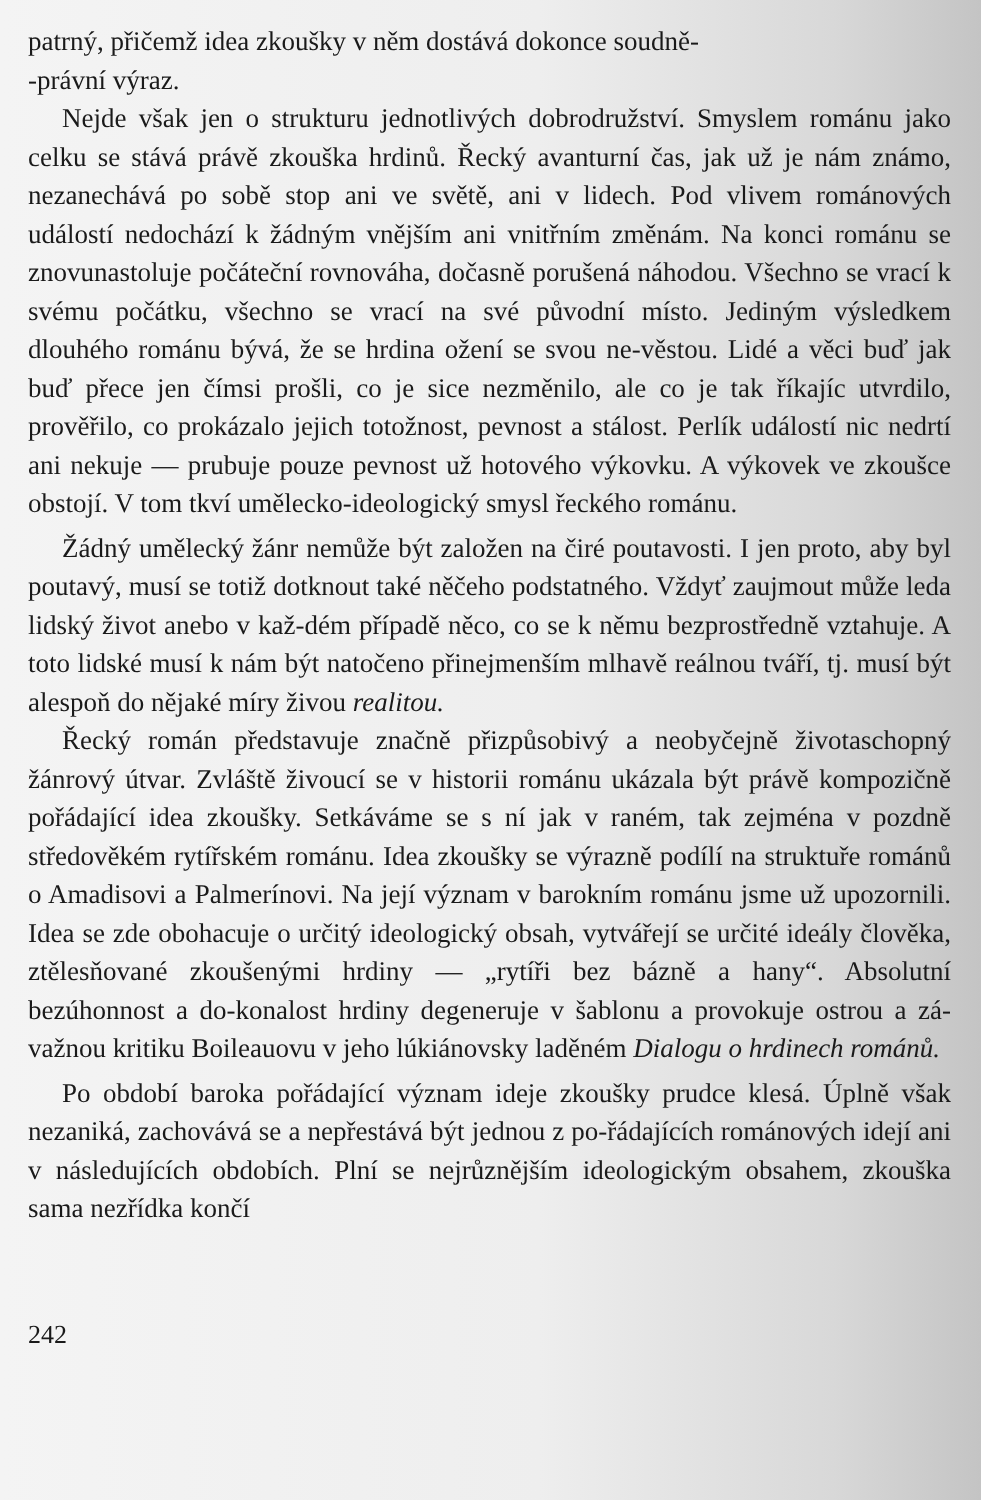patrný, přičemž idea zkoušky v něm dostává dokonce soudně-
-právní výraz.
Nejde však jen o strukturu jednotlivých dobrodružství. Smyslem románu jako celku se stává právě zkouška hrdinů. Řecký avanturní čas, jak už je nám známo, nezanechává po sobě stop ani ve světě, ani v lidech. Pod vlivem románových událostí nedochází k žádným vnějším ani vnitřním změnám. Na konci románu se znovunastoluje počáteční rovnováha, dočasně porušená náhodou. Všechno se vrací k svému počátku, všechno se vrací na své původní místo. Jediným výsledkem dlouhého románu bývá, že se hrdina ožení se svou ne-věstou. Lidé a věci buď jak buď přece jen čímsi prošli, co je sice nezměnilo, ale co je tak říkajíc utvrdilo, prověřilo, co prokázalo jejich totožnost, pevnost a stálost. Perlík událostí nic nedrtí ani nekuje — prubuje pouze pevnost už hotového výkovku. A výkovek ve zkoušce obstojí. V tom tkví umělecko-ideologický smysl řeckého románu.
Žádný umělecký žánr nemůže být založen na čiré poutavosti. I jen proto, aby byl poutavý, musí se totiž dotknout také něčeho podstatného. Vždyť zaujmout může leda lidský život anebo v kaž-dém případě něco, co se k němu bezprostředně vztahuje. A toto lidské musí k nám být natočeno přinejmenším mlhavě reálnou tváří, tj. musí být alespoň do nějaké míry živou realitou.
Řecký román představuje značně přizpůsobivý a neobyčejně životaschopný žánrový útvar. Zvláště živoucí se v historii románu ukázala být právě kompozičně pořádající idea zkoušky. Setkáváme se s ní jak v raném, tak zejména v pozdně středověkém rytířském románu. Idea zkoušky se výrazně podílí na struktuře románů o Amadisovi a Palmerínovi. Na její význam v barokním románu jsme už upozornili. Idea se zde obohacuje o určitý ideologický obsah, vytvářejí se určité ideály člověka, ztělesňované zkoušenými hrdiny — „rytíři bez bázně a hany“. Absolutní bezúhonnost a do-konalost hrdiny degeneruje v šablonu a provokuje ostrou a zá-važnou kritiku Boileauovu v jeho lúkiánovsky laděném Dialogu o hrdinech románů.
Po období baroka pořádající význam ideje zkoušky prudce klesá. Úplně však nezaniká, zachovává se a nepřestává být jednou z po-řádajících románových idejí ani v následujících obdobích. Plní se nejrůznějším ideologickým obsahem, zkouška sama nezřídka končí
242